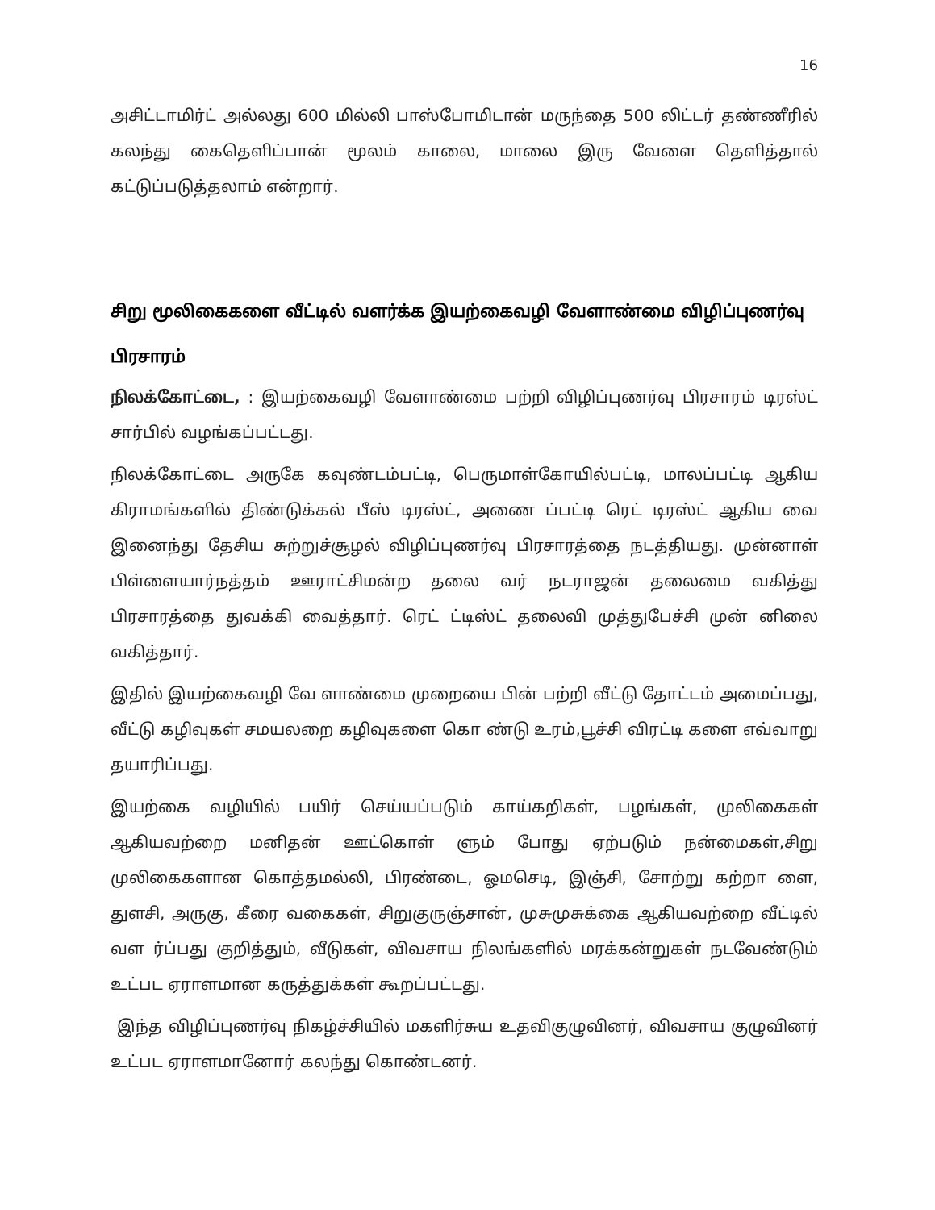16
அசிட்டாமிர்ட் அல்லது 600 மில்லி பாஸ்போமிடான் மருந்தை 500 லிட்டர் தண்ணீரில் கலந்து கைதெளிப்பான் மூலம் காலை, மாலை இரு வேளை தெளித்தால் கட்டுப்படுத்தலாம் என்றார்.
சிறு மூலிகைகளை வீட்டில் வளர்க்க இயற்கைவழி வேளாண்மை விழிப்புணர்வு பிரசாரம்
நிலக்கோட்டை, : இயற்கைவழி வேளாண்மை பற்றி விழிப்புணர்வு பிரசாரம் டிரஸ்ட் சார்பில் வழங்கப்பட்டது.
நிலக்கோட்டை அருகே கவுண்டம்பட்டி, பெருமாள்கோயில்பட்டி, மாலப்பட்டி ஆகிய கிராமங்களில் திண்டுக்கல் பீஸ் டிரஸ்ட், அணை ப்பட்டி ரெட் டிரஸ்ட் ஆகிய வை இனைந்து தேசிய சுற்றுச்சூழல் விழிப்புணர்வு பிரசாரத்தை நடத்தியது. முன்னாள் பிள்ளையார்நத்தம் ஊராட்சிமன்ற தலை வர் நடராஜன் தலைமை வகித்து பிரசாரத்தை துவக்கி வைத்தார். ரெட் ட்டிஸ்ட் தலைவி முத்துபேச்சி முன் னிலை வகித்தார்.
இதில் இயற்கைவழி வே ளாண்மை முறையை பின் பற்றி வீட்டு தோட்டம் அமைப்பது, வீட்டு கழிவுகள் சமயலறை கழிவுகளை கொ ண்டு உரம்,பூச்சி விரட்டி களை எவ்வாறு தயாரிப்பது.
இயற்கை வழியில் பயிர் செய்யப்படும் காய்கறிகள், பழங்கள், முலிகைகள் ஆகியவற்றை மனிதன் ஊட்கொள் ளும் போது ஏற்படும் நன்மைகள்,சிறு முலிகைகளான கொத்தமல்லி, பிரண்டை, ஓமசெடி, இஞ்சி, சோற்று கற்றா ளை, துளசி, அருகு, கீரை வகைகள், சிறுகுருஞ்சான், முசுமுசுக்கை ஆகியவற்றை வீட்டில் வள ர்ப்பது குறித்தும், வீடுகள், விவசாய நிலங்களில் மரக்கன்றுகள் நடவேண்டும் உட்பட ஏராளமான கருத்துக்கள் கூறப்பட்டது.
இந்த விழிப்புணர்வு நிகழ்ச்சியில் மகளிர்சுய உதவிகுழுவினர், விவசாய குழுவினர் உட்பட ஏராளமானோர் கலந்து கொண்டனர்.